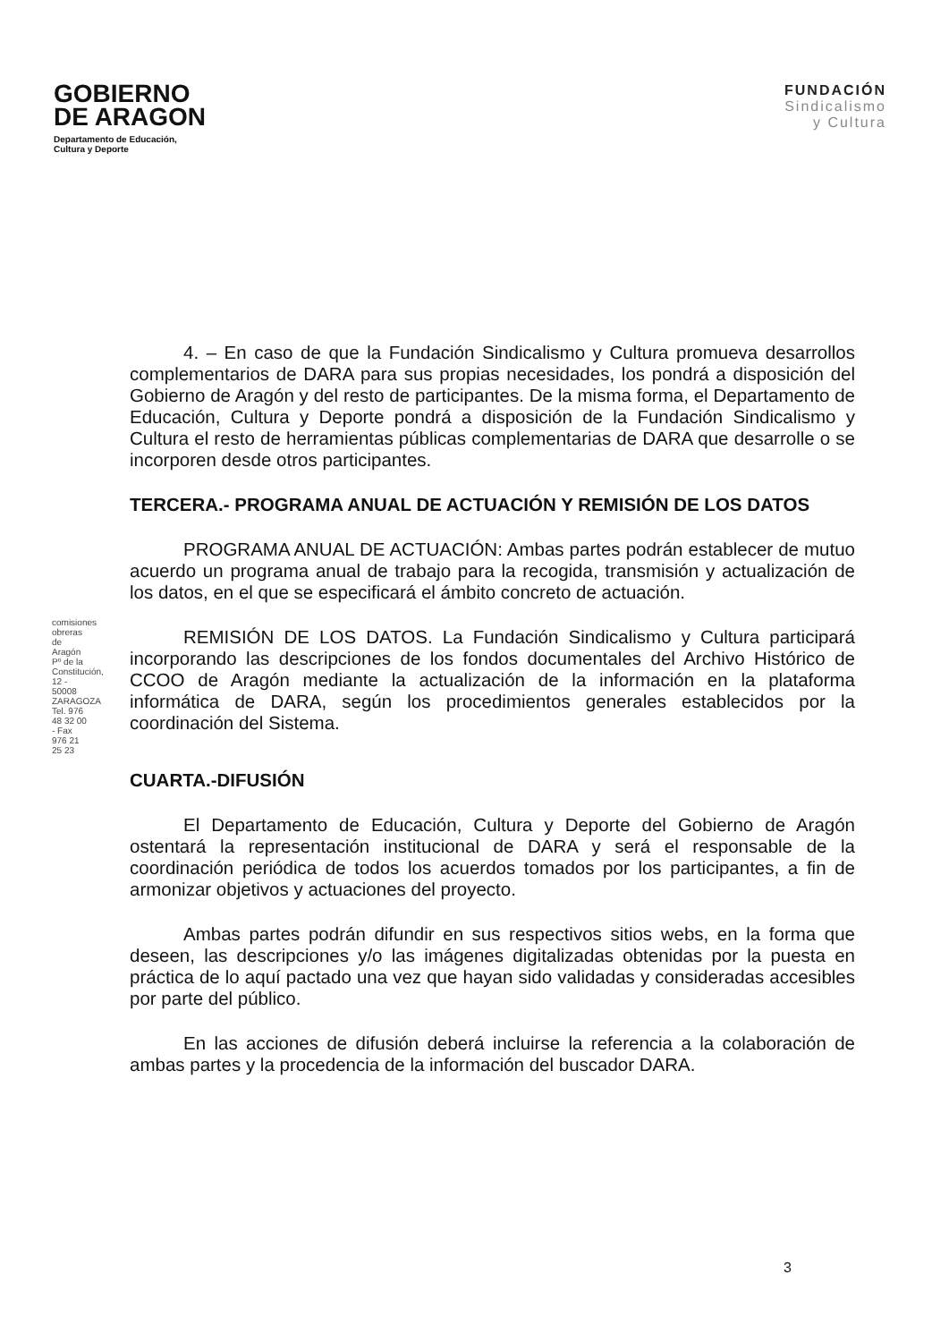GOBIERNO
DE ARAGON
Departamento de Educación,
Cultura y Deporte
FUNDACIÓN
Sindicalismo
y Cultura
4. – En caso de que la Fundación Sindicalismo y Cultura promueva desarrollos complementarios de DARA para sus propias necesidades, los pondrá a disposición del Gobierno de Aragón y del resto de participantes. De la misma forma, el Departamento de Educación, Cultura y Deporte pondrá a disposición de la Fundación Sindicalismo y Cultura el resto de herramientas públicas complementarias de DARA que desarrolle o se incorporen desde otros participantes.
TERCERA.- PROGRAMA ANUAL DE ACTUACIÓN Y REMISIÓN DE LOS DATOS
PROGRAMA ANUAL DE ACTUACIÓN: Ambas partes podrán establecer de mutuo acuerdo un programa anual de trabajo para la recogida, transmisión y actualización de los datos, en el que se especificará el ámbito concreto de actuación.
REMISIÓN DE LOS DATOS. La Fundación Sindicalismo y Cultura participará incorporando las descripciones de los fondos documentales del Archivo Histórico de CCOO de Aragón mediante la actualización de la información en la plataforma informática de DARA, según los procedimientos generales establecidos por la coordinación del Sistema.
CUARTA.-DIFUSIÓN
El Departamento de Educación, Cultura y Deporte del Gobierno de Aragón ostentará la representación institucional de DARA y será el responsable de la coordinación periódica de todos los acuerdos tomados por los participantes, a fin de armonizar objetivos y actuaciones del proyecto.
Ambas partes podrán difundir en sus respectivos sitios webs, en la forma que deseen, las descripciones y/o las imágenes digitalizadas obtenidas por la puesta en práctica de lo aquí pactado una vez que hayan sido validadas y consideradas accesibles por parte del público.
En las acciones de difusión deberá incluirse la referencia a la colaboración de ambas partes y la procedencia de la información del buscador DARA.
comisiones obreras de Aragón Pº de la Constitución, 12 - 50008 ZARAGOZA Tel. 976 48 32 00 - Fax 976 21 25 23
3